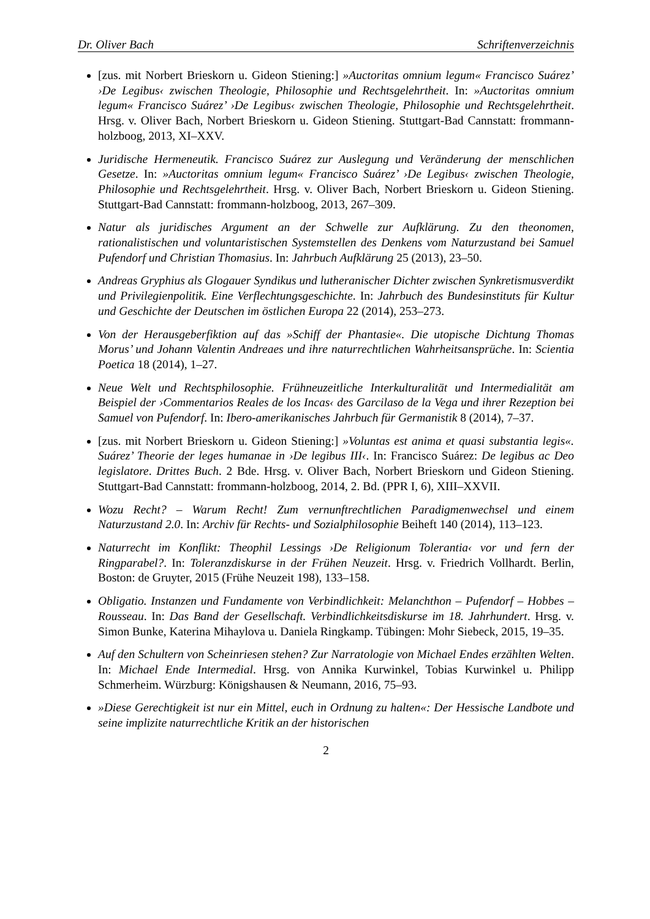Dr. Oliver Bach Schriftenverzeichnis
[zus. mit Norbert Brieskorn u. Gideon Stiening:] »Auctoritas omnium legum« Francisco Suárez’ ›De Legibus‹ zwischen Theologie, Philosophie und Rechtsgelehrtheit. In: »Auctoritas omnium legum« Francisco Suárez’ ›De Legibus‹ zwischen Theologie, Philosophie und Rechtsgelehrtheit. Hrsg. v. Oliver Bach, Norbert Brieskorn u. Gideon Stiening. Stuttgart-Bad Cannstatt: frommann-holzboog, 2013, XI–XXV.
Juridische Hermeneutik. Francisco Suárez zur Auslegung und Veränderung der menschlichen Gesetze. In: »Auctoritas omnium legum« Francisco Suárez’ ›De Legibus‹ zwischen Theologie, Philosophie und Rechtsgelehrtheit. Hrsg. v. Oliver Bach, Norbert Brieskorn u. Gideon Stiening. Stuttgart-Bad Cannstatt: frommann-holzboog, 2013, 267–309.
Natur als juridisches Argument an der Schwelle zur Aufklärung. Zu den theonomen, rationalistischen und voluntaristischen Systemstellen des Denkens vom Naturzustand bei Samuel Pufendorf und Christian Thomasius. In: Jahrbuch Aufklärung 25 (2013), 23–50.
Andreas Gryphius als Glogauer Syndikus und lutheranischer Dichter zwischen Synkretismusverdikt und Privilegienpolitik. Eine Verflechtungsgeschichte. In: Jahrbuch des Bundesinstituts für Kultur und Geschichte der Deutschen im östlichen Europa 22 (2014), 253–273.
Von der Herausgeberfiktion auf das »Schiff der Phantasie«. Die utopische Dichtung Thomas Morus’ und Johann Valentin Andreaes und ihre naturrechtlichen Wahrheitsansprüche. In: Scientia Poetica 18 (2014), 1–27.
Neue Welt und Rechtsphilosophie. Frühneuzeitliche Interkulturalität und Intermedialität am Beispiel der ›Commentarios Reales de los Incas‹ des Garcilaso de la Vega und ihrer Rezeption bei Samuel von Pufendorf. In: Ibero-amerikanisches Jahrbuch für Germanistik 8 (2014), 7–37.
[zus. mit Norbert Brieskorn u. Gideon Stiening:] »Voluntas est anima et quasi substantia legis«. Suárez’ Theorie der leges humanae in ›De legibus III‹. In: Francisco Suárez: De legibus ac Deo legislatore. Drittes Buch. 2 Bde. Hrsg. v. Oliver Bach, Norbert Brieskorn und Gideon Stiening. Stuttgart-Bad Cannstatt: frommann-holzboog, 2014, 2. Bd. (PPR I, 6), XIII–XXVII.
Wozu Recht? – Warum Recht! Zum vernunftrechtlichen Paradigmenwechsel und einem Naturzustand 2.0. In: Archiv für Rechts- und Sozialphilosophie Beiheft 140 (2014), 113–123.
Naturrecht im Konflikt: Theophil Lessings ›De Religionum Tolerantia‹ vor und fern der Ringparabel?. In: Toleranzdiskurse in der Frühen Neuzeit. Hrsg. v. Friedrich Vollhardt. Berlin, Boston: de Gruyter, 2015 (Frühe Neuzeit 198), 133–158.
Obligatio. Instanzen und Fundamente von Verbindlichkeit: Melanchthon – Pufendorf – Hobbes – Rousseau. In: Das Band der Gesellschaft. Verbindlichkeitsdiskurse im 18. Jahrhundert. Hrsg. v. Simon Bunke, Katerina Mihaylova u. Daniela Ringkamp. Tübingen: Mohr Siebeck, 2015, 19–35.
Auf den Schultern von Scheinriesen stehen? Zur Narratologie von Michael Endes erzählten Welten. In: Michael Ende Intermedial. Hrsg. von Annika Kurwinkel, Tobias Kurwinkel u. Philipp Schmerheim. Würzburg: Königshausen & Neumann, 2016, 75–93.
»Diese Gerechtigkeit ist nur ein Mittel, euch in Ordnung zu halten«: Der Hessische Landbote und seine implizite naturrechtliche Kritik an der historischen
2